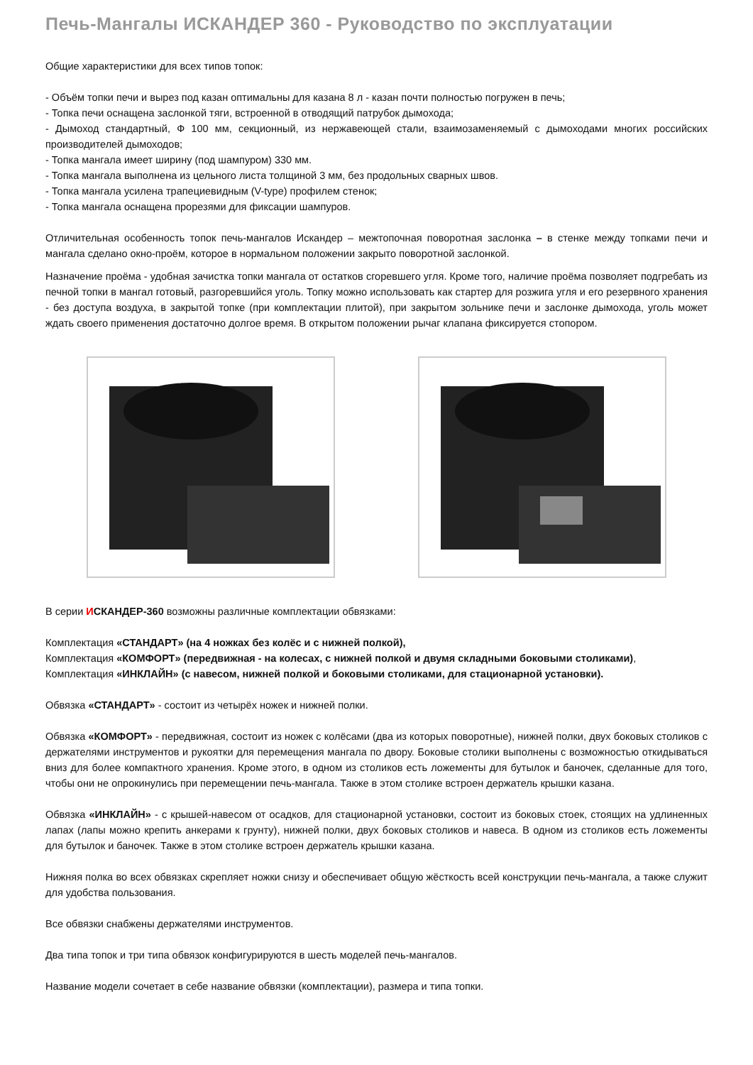Печь-Мангалы ИСКАНДЕР 360 - Руководство по эксплуатации
Общие характеристики для всех типов топок:
- Объём топки печи и вырез под казан оптимальны для казана 8 л - казан почти полностью погружен в печь;
- Топка печи оснащена заслонкой тяги, встроенной в отводящий патрубок дымохода;
- Дымоход стандартный, Ф 100 мм, секционный, из нержавеющей стали, взаимозаменяемый с дымоходами многих российских производителей дымоходов;
- Топка мангала имеет ширину (под шампуром) 330 мм.
- Топка мангала выполнена из цельного листа толщиной 3 мм, без продольных сварных швов.
- Топка мангала усилена трапециевидным (V-type) профилем стенок;
- Топка мангала оснащена прорезями для фиксации шампуров.
Отличительная особенность топок печь-мангалов Искандер – межтопочная поворотная заслонка – в стенке между топками печи и мангала сделано окно-проём, которое в нормальном положении закрыто поворотной заслонкой.
Назначение проёма - удобная зачистка топки мангала от остатков сгоревшего угля. Кроме того, наличие проёма позволяет подгребать из печной топки в мангал готовый, разгоревшийся уголь. Топку можно использовать как стартер для розжига угля и его резервного хранения - без доступа воздуха, в закрытой топке (при комплектации плитой), при закрытом зольнике печи и заслонке дымохода, уголь может ждать своего применения достаточно долгое время. В открытом положении рычаг клапана фиксируется стопором.
В серии ИСКАНДЕР-360 возможны различные комплектации обвязками:
Комплектация «СТАНДАРТ» (на 4 ножках без колёс и с нижней полкой),
Комплектация «КОМФОРТ» (передвижная - на колесах, с нижней полкой и двумя складными боковыми столиками),
Комплектация «ИНКЛАЙН» (с навесом, нижней полкой и боковыми столиками, для стационарной установки).
Обвязка «СТАНДАРТ» - состоит из четырёх ножек и нижней полки.
Обвязка «КОМФОРТ» - передвижная, состоит из ножек с колёсами (два из которых поворотные), нижней полки, двух боковых столиков с держателями инструментов и рукоятки для перемещения мангала по двору. Боковые столики выполнены с возможностью откидываться вниз для более компактного хранения. Кроме этого, в одном из столиков есть ложементы для бутылок и баночек, сделанные для того, чтобы они не опрокинулись при перемещении печь-мангала. Также в этом столике встроен держатель крышки казана.
Обвязка «ИНКЛАЙН» - с крышей-навесом от осадков, для стационарной установки, состоит из боковых стоек, стоящих на удлиненных лапах (лапы можно крепить анкерами к грунту), нижней полки, двух боковых столиков и навеса. В одном из столиков есть ложементы для бутылок и баночек. Также в этом столике встроен держатель крышки казана.
Нижняя полка во всех обвязках скрепляет ножки снизу и обеспечивает общую жёсткость всей конструкции печь-мангала, а также служит для удобства пользования.
Все обвязки снабжены держателями инструментов.
Два типа топок и три типа обвязок конфигурируются в шесть моделей печь-мангалов.
Название модели сочетает в себе название обвязки (комплектации), размера и типа топки.